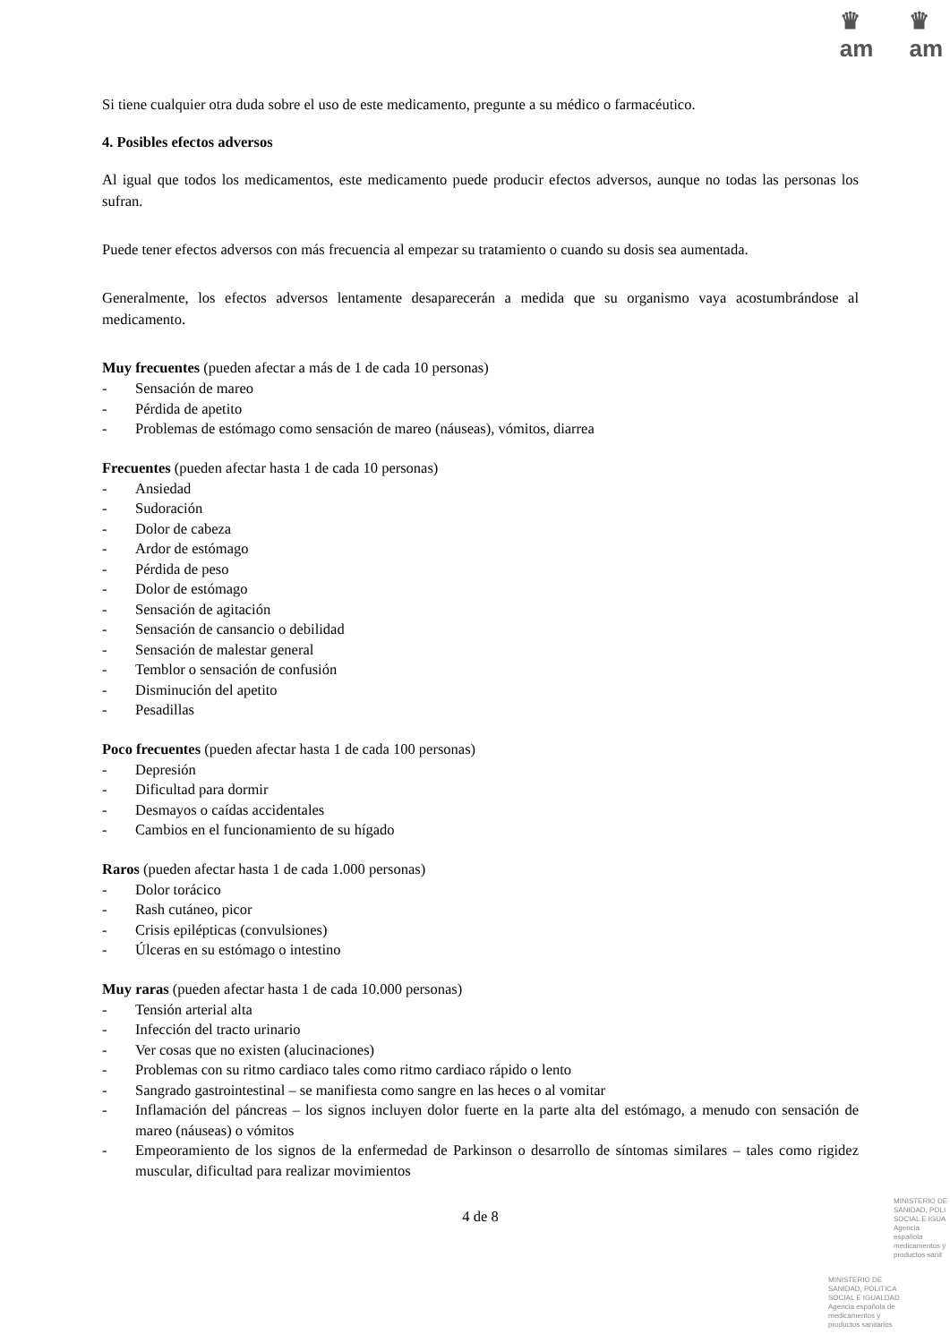♛
am
♛
am
Si tiene cualquier otra duda sobre el uso de este medicamento, pregunte a su médico o farmacéutico.
4. Posibles efectos adversos
Al igual que todos los medicamentos, este medicamento puede producir efectos adversos, aunque no todas las personas los sufran.
Puede tener efectos adversos con más frecuencia al empezar su tratamiento o cuando su dosis sea aumentada.
Generalmente, los efectos adversos lentamente desaparecerán a medida que su organismo vaya acostumbrándose al medicamento.
Muy frecuentes (pueden afectar a más de 1 de cada 10 personas)
- Sensación de mareo
- Pérdida de apetito
- Problemas de estómago como sensación de mareo (náuseas), vómitos, diarrea
Frecuentes (pueden afectar hasta 1 de cada 10 personas)
- Ansiedad
- Sudoración
- Dolor de cabeza
- Ardor de estómago
- Pérdida de peso
- Dolor de estómago
- Sensación de agitación
- Sensación de cansancio o debilidad
- Sensación de malestar general
- Temblor o sensación de confusión
- Disminución del apetito
- Pesadillas
Poco frecuentes (pueden afectar hasta 1 de cada 100 personas)
- Depresión
- Dificultad para dormir
- Desmayos o caídas accidentales
- Cambios en el funcionamiento de su hígado
Raros (pueden afectar hasta 1 de cada 1.000 personas)
- Dolor torácico
- Rash cutáneo, picor
- Crisis epilépticas (convulsiones)
- Úlceras en su estómago o intestino
Muy raras (pueden afectar hasta 1 de cada 10.000 personas)
- Tensión arterial alta
- Infección del tracto urinario
- Ver cosas que no existen (alucinaciones)
- Problemas con su ritmo cardiaco tales como ritmo cardiaco rápido o lento
- Sangrado gastrointestinal – se manifiesta como sangre en las heces o al vomitar
- Inflamación del páncreas – los signos incluyen dolor fuerte en la parte alta del estómago, a menudo con sensación de mareo (náuseas) o vómitos
- Empeoramiento de los signos de la enfermedad de Parkinson o desarrollo de síntomas similares – tales como rigidez muscular, dificultad para realizar movimientos
4 de 8
MINISTERIO DE
SANIDAD, POLI
SOCIAL E IGUA
Agencia española
medicamentos y
productos sanit
MINISTERIO DE
SANIDAD, POLITICA
SOCIAL E IGUALDAD
Agencia española de
medicamentos y
productos sanitarios